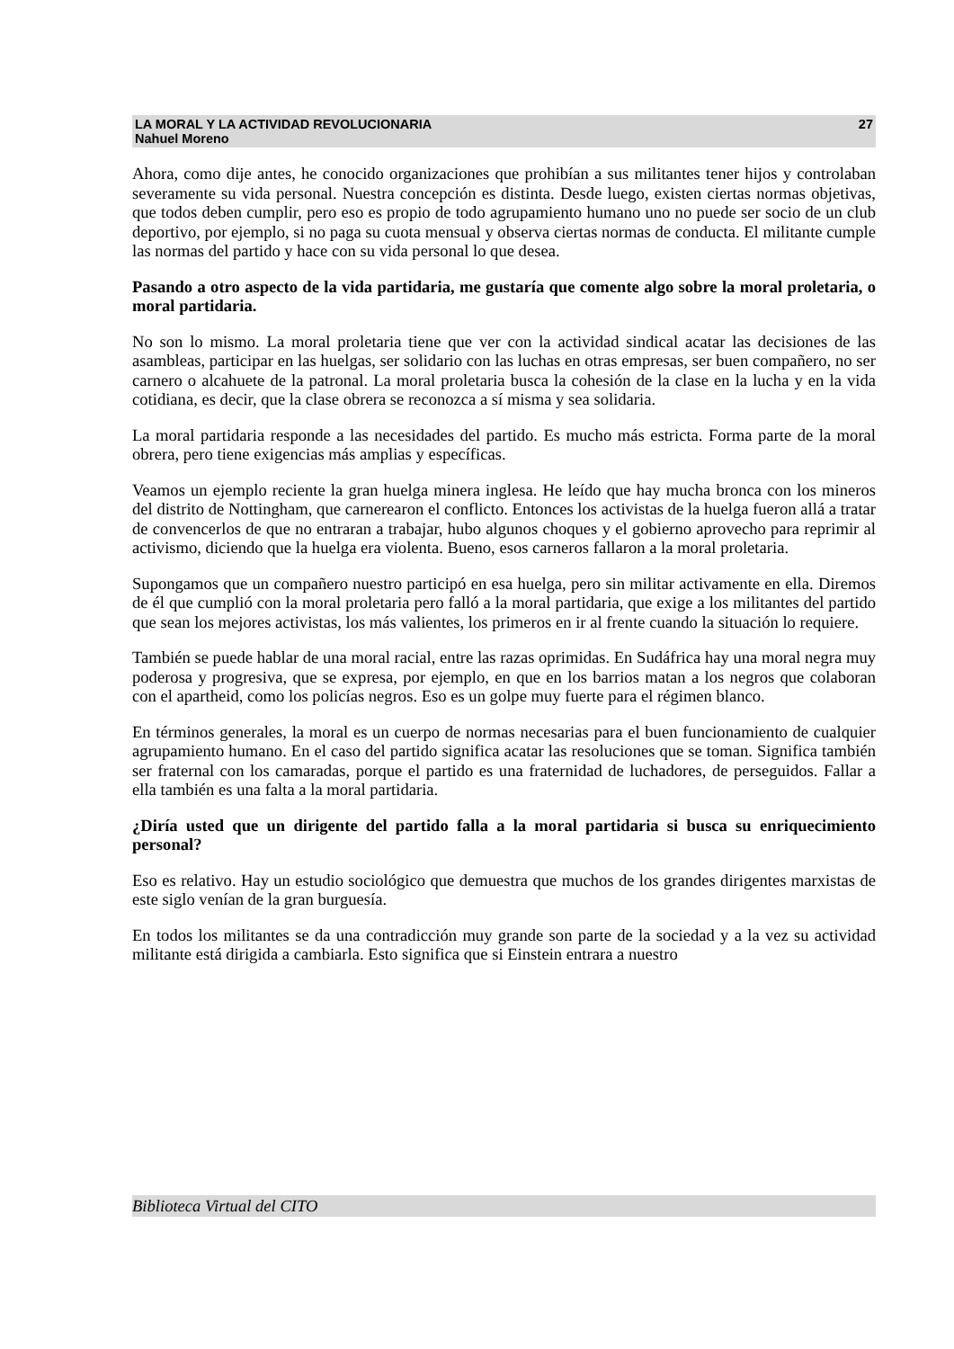LA MORAL Y LA ACTIVIDAD REVOLUCIONARIA
Nahuel Moreno
27
Ahora, como dije antes, he conocido organizaciones que prohibían a sus militantes tener hijos y controlaban severamente su vida personal. Nuestra concepción es distinta. Desde luego, existen ciertas normas objetivas, que todos deben cumplir, pero eso es propio de todo agrupamiento humano uno no puede ser socio de un club deportivo, por ejemplo, si no paga su cuota mensual y observa ciertas normas de conducta. El militante cumple las normas del partido y hace con su vida personal lo que desea.
Pasando a otro aspecto de la vida partidaria, me gustaría que comente algo sobre la moral proletaria, o moral partidaria.
No son lo mismo. La moral proletaria tiene que ver con la actividad sindical acatar las decisiones de las asambleas, participar en las huelgas, ser solidario con las luchas en otras empresas, ser buen compañero, no ser carnero o alcahuete de la patronal. La moral proletaria busca la cohesión de la clase en la lucha y en la vida cotidiana, es decir, que la clase obrera se reconozca a sí misma y sea solidaria.
La moral partidaria responde a las necesidades del partido. Es mucho más estricta. Forma parte de la moral obrera, pero tiene exigencias más amplias y específicas.
Veamos un ejemplo reciente la gran huelga minera inglesa. He leído que hay mucha bronca con los mineros del distrito de Nottingham, que carnerearon el conflicto. Entonces los activistas de la huelga fueron allá a tratar de convencerlos de que no entraran a trabajar, hubo algunos choques y el gobierno aprovecho para reprimir al activismo, diciendo que la huelga era violenta. Bueno, esos carneros fallaron a la moral proletaria.
Supongamos que un compañero nuestro participó en esa huelga, pero sin militar activamente en ella. Diremos de él que cumplió con la moral proletaria pero falló a la moral partidaria, que exige a los militantes del partido que sean los mejores activistas, los más valientes, los primeros en ir al frente cuando la situación lo requiere.
También se puede hablar de una moral racial, entre las razas oprimidas. En Sudáfrica hay una moral negra muy poderosa y progresiva, que se expresa, por ejemplo, en que en los barrios matan a los negros que colaboran con el apartheid, como los policías negros. Eso es un golpe muy fuerte para el régimen blanco.
En términos generales, la moral es un cuerpo de normas necesarias para el buen funcionamiento de cualquier agrupamiento humano. En el caso del partido significa acatar las resoluciones que se toman. Significa también ser fraternal con los camaradas, porque el partido es una fraternidad de luchadores, de perseguidos. Fallar a ella también es una falta a la moral partidaria.
¿Diría usted que un dirigente del partido falla a la moral partidaria si busca su enriquecimiento personal?
Eso es relativo. Hay un estudio sociológico que demuestra que muchos de los grandes dirigentes marxistas de este siglo venían de la gran burguesía.
En todos los militantes se da una contradicción muy grande son parte de la sociedad y a la vez su actividad militante está dirigida a cambiarla. Esto significa que si Einstein entrara a nuestro
Biblioteca Virtual del CITO